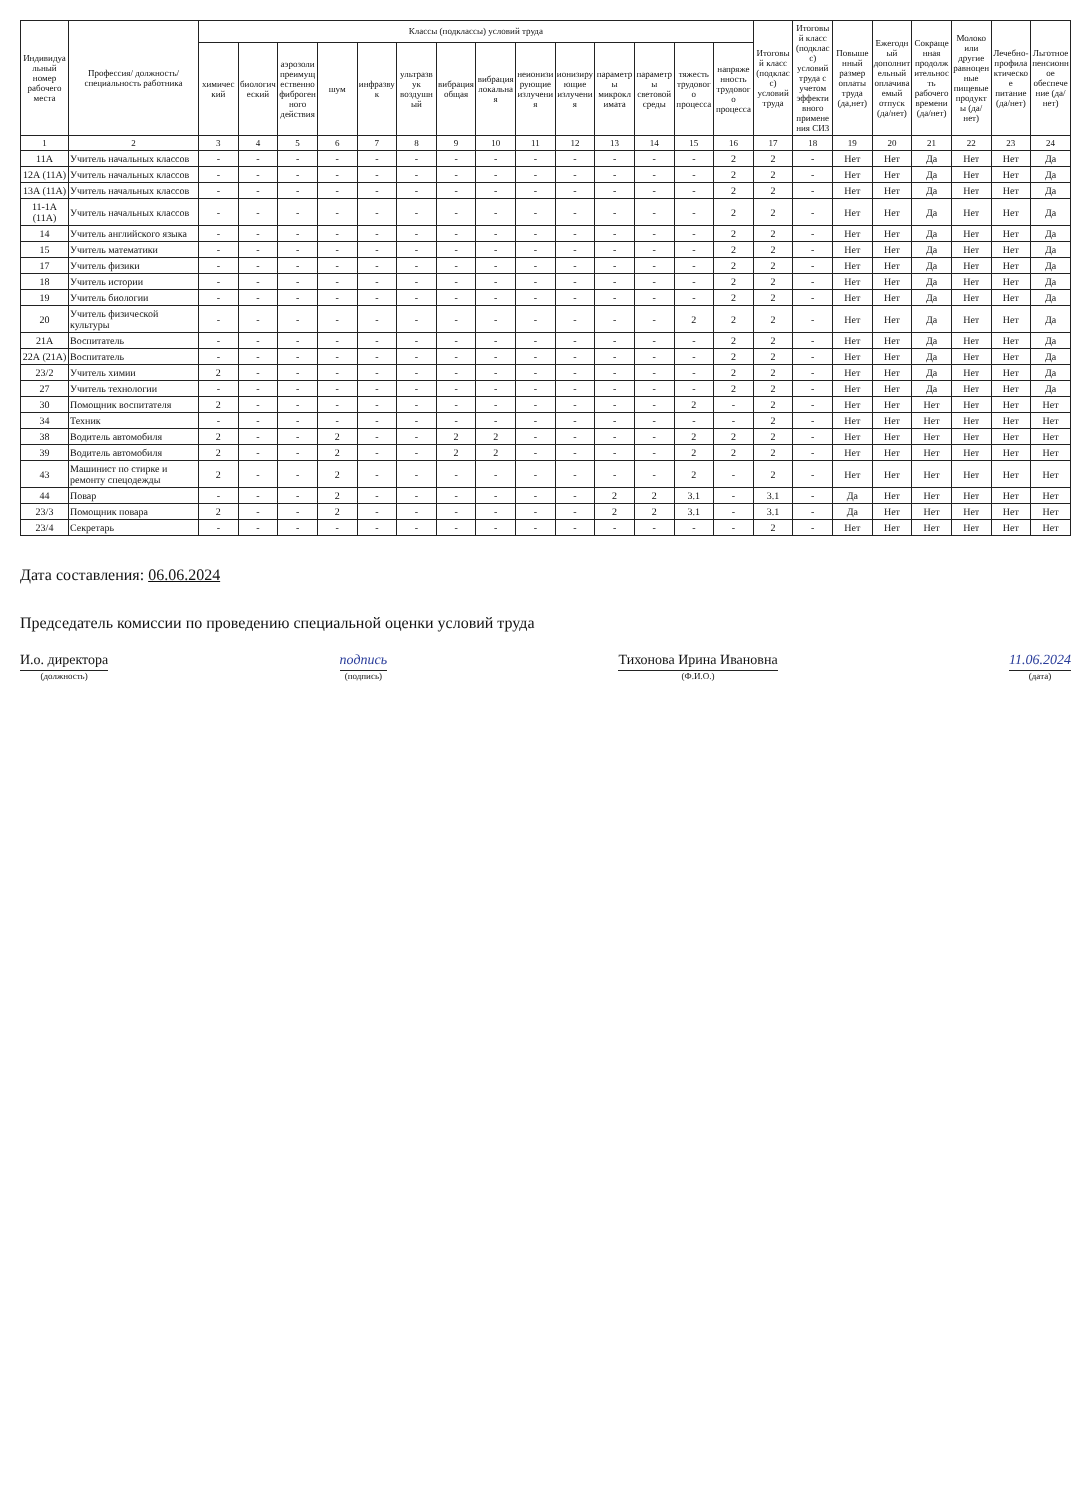| Индивидуальный номер рабочего места | Профессия/ должность/ специальность работника | Классы (подклассы) условий труда | | | | | | | | | | | | | | Итоговый класс (подкласс) условий труда | Итоговый класс (подкласс) условий труда с учетом эффективного применения СИЗ | Повышенный размер оплаты труда (да,нет) | Ежегодный дополнительный оплачиваемый отпуск (да/нет) | Сокращенная продолжительность рабочего времени (да/нет) | Молоко или другие равноценные пищевые продукты (да/нет) | Лечебно-профилактическое питание (да/нет) | Льготное пенсионное обеспечение (да/нет) |
| --- | --- | --- | --- | --- | --- | --- | --- | --- | --- | --- | --- | --- | --- | --- | --- | --- | --- | --- | --- | --- | --- | --- | --- |
| | | химический | биологический | аэрозоли преимущественно фиброгенного действия | шум | инфразвук | ультразвук воздушный | вибрация общая | вибрация локальная | неионизирующие излучения | ионизирующие излучения | параметры микроклимата | параметры световой среды | тяжесть трудового процесса | напряженность трудового процесса | | | | | | | | |
| 1 | 2 | 3 | 4 | 5 | 6 | 7 | 8 | 9 | 10 | 11 | 12 | 13 | 14 | 15 | 16 | 17 | 18 | 19 | 20 | 21 | 22 | 23 | 24 |
| 11А | Учитель начальных классов | - | - | - | - | - | - | - | - | - | - | - | - | - | 2 | 2 | - | Нет | Нет | Да | Нет | Нет | Да |
| 12А (11А) | Учитель начальных классов | - | - | - | - | - | - | - | - | - | - | - | - | - | 2 | 2 | - | Нет | Нет | Да | Нет | Нет | Да |
| 13А (11А) | Учитель начальных классов | - | - | - | - | - | - | - | - | - | - | - | - | - | 2 | 2 | - | Нет | Нет | Да | Нет | Нет | Да |
| 11-1А (11А) | Учитель начальных классов | - | - | - | - | - | - | - | - | - | - | - | - | - | 2 | 2 | - | Нет | Нет | Да | Нет | Нет | Да |
| 14 | Учитель английского языка | - | - | - | - | - | - | - | - | - | - | - | - | - | 2 | 2 | - | Нет | Нет | Да | Нет | Нет | Да |
| 15 | Учитель математики | - | - | - | - | - | - | - | - | - | - | - | - | - | 2 | 2 | - | Нет | Нет | Да | Нет | Нет | Да |
| 17 | Учитель физики | - | - | - | - | - | - | - | - | - | - | - | - | - | 2 | 2 | - | Нет | Нет | Да | Нет | Нет | Да |
| 18 | Учитель истории | - | - | - | - | - | - | - | - | - | - | - | - | - | 2 | 2 | - | Нет | Нет | Да | Нет | Нет | Да |
| 19 | Учитель биологии | - | - | - | - | - | - | - | - | - | - | - | - | - | 2 | 2 | - | Нет | Нет | Да | Нет | Нет | Да |
| 20 | Учитель физической культуры | - | - | - | - | - | - | - | - | - | - | - | - | 2 | 2 | 2 | - | Нет | Нет | Да | Нет | Нет | Да |
| 21А | Воспитатель | - | - | - | - | - | - | - | - | - | - | - | - | - | 2 | 2 | - | Нет | Нет | Да | Нет | Нет | Да |
| 22А (21А) | Воспитатель | - | - | - | - | - | - | - | - | - | - | - | - | - | 2 | 2 | - | Нет | Нет | Да | Нет | Нет | Да |
| 23/2 | Учитель химии | 2 | - | - | - | - | - | - | - | - | - | - | - | - | 2 | 2 | - | Нет | Нет | Да | Нет | Нет | Да |
| 27 | Учитель технологии | - | - | - | - | - | - | - | - | - | - | - | - | - | 2 | 2 | - | Нет | Нет | Да | Нет | Нет | Да |
| 30 | Помощник воспитателя | 2 | - | - | - | - | - | - | - | - | - | - | - | 2 | - | 2 | - | Нет | Нет | Нет | Нет | Нет | Нет |
| 34 | Техник | - | - | - | - | - | - | - | - | - | - | - | - | - | - | 2 | - | Нет | Нет | Нет | Нет | Нет | Нет |
| 38 | Водитель автомобиля | 2 | - | - | 2 | - | - | 2 | 2 | - | - | - | - | 2 | 2 | 2 | - | Нет | Нет | Нет | Нет | Нет | Нет |
| 39 | Водитель автомобиля | 2 | - | - | 2 | - | - | 2 | 2 | - | - | - | - | 2 | 2 | 2 | - | Нет | Нет | Нет | Нет | Нет | Нет |
| 43 | Машинист по стирке и ремонту спецодежды | 2 | - | - | 2 | - | - | - | - | - | - | - | - | 2 | - | 2 | - | Нет | Нет | Нет | Нет | Нет | Нет |
| 44 | Повар | - | - | - | 2 | - | - | - | - | - | - | 2 | 2 | 3.1 | - | 3.1 | - | Да | Нет | Нет | Нет | Нет | Нет |
| 23/3 | Помощник повара | 2 | - | - | 2 | - | - | - | - | - | - | 2 | 2 | 3.1 | - | 3.1 | - | Да | Нет | Нет | Нет | Нет | Нет |
| 23/4 | Секретарь | - | - | - | - | - | - | - | - | - | - | - | - | - | - | 2 | - | Нет | Нет | Нет | Нет | Нет | Нет |
Дата составления: 06.06.2024
Председатель комиссии по проведению специальной оценки условий труда
И.о. директора
(должность)
подпись
(подпись)
Тихонова Ирина Ивановна
(Ф.И.О.)
11.06.2024
(дата)